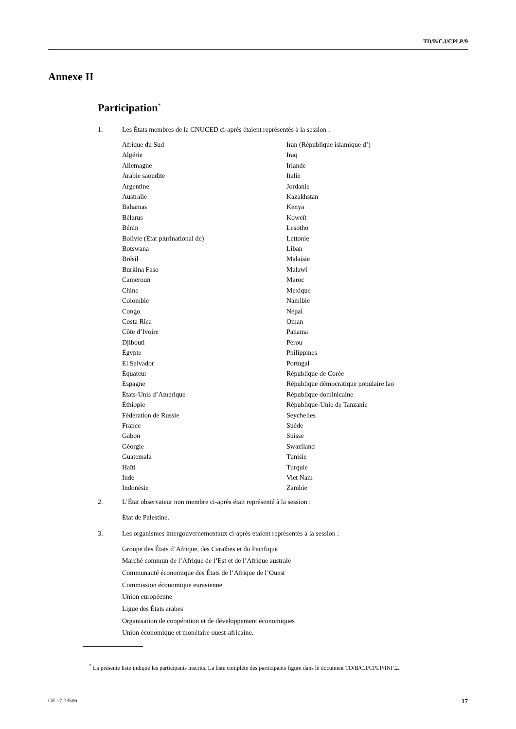TD/B/C.I/CPLP/9
Annexe II
Participation<sup>*</sup>
1. Les États membres de la CNUCED ci-après étaient représentés à la session :
Afrique du Sud
Algérie
Allemagne
Arabie saoudite
Argentine
Australie
Bahamas
Bélarus
Bénin
Bolivie (État plurinational de)
Botswana
Brésil
Burkina Faso
Cameroun
Chine
Colombie
Congo
Costa Rica
Côte d’Ivoire
Djibouti
Égypte
El Salvador
Équateur
Espagne
États-Unis d’Amérique
Éthiopie
Fédération de Russie
France
Gabon
Géorgie
Guatemala
Haïti
Inde
Indonésie
Iran (République islamique d’)
Iraq
Irlande
Italie
Jordanie
Kazakhstan
Kenya
Koweït
Lesotho
Lettonie
Liban
Malaisie
Malawi
Maroc
Mexique
Namibie
Népal
Oman
Panama
Pérou
Philippines
Portugal
République de Corée
République démocratique populaire lao
République dominicaine
République-Unie de Tanzanie
Seychelles
Suède
Suisse
Swaziland
Tunisie
Turquie
Viet Nam
Zambie
2. L’État observateur non membre ci-après était représenté à la session :
État de Palestine.
3. Les organismes intergouvernementaux ci-après étaient représentés à la session :
Groupe des États d’Afrique, des Caraïbes et du Pacifique
Marché commun de l’Afrique de l’Est et de l’Afrique australe
Communauté économique des États de l’Afrique de l’Ouest
Commission économique eurasienne
Union européenne
Ligue des États arabes
Organisation de coopération et de développement économiques
Union économique et monétaire ouest-africaine.
<sup>*</sup> La présente liste indique les participants inscrits. La liste complète des participants figure dans le document TD/B/C.I/CPLP/INF.2.
GE.17-13506 17